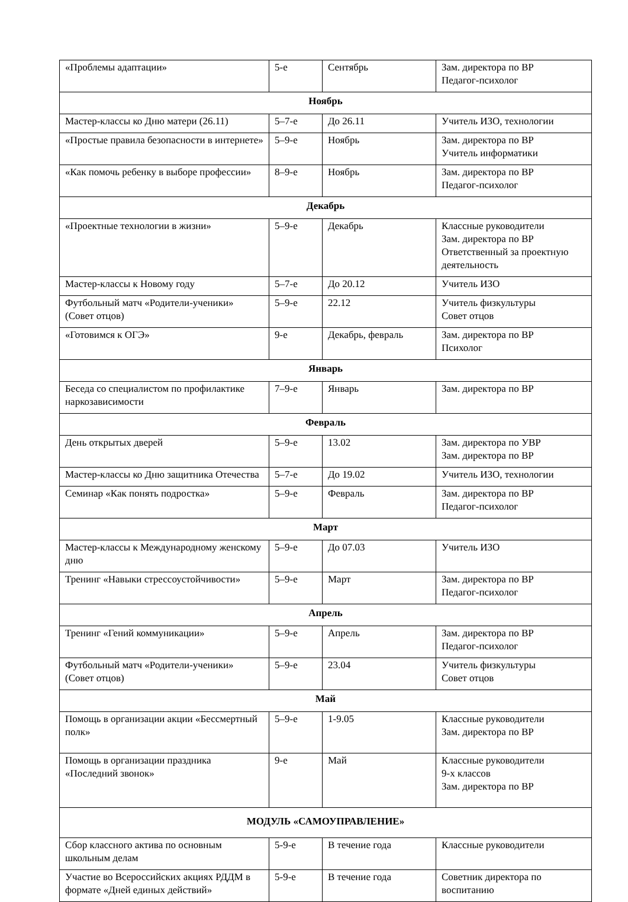| «Проблемы адаптации» | 5-е | Сентябрь | Зам. директора по ВР Педагог-психолог |
| Ноябрь | | | |
| Мастер-классы ко Дню матери (26.11) | 5–7-е | До 26.11 | Учитель ИЗО, технологии |
| «Простые правила безопасности в интернете» | 5–9-е | Ноябрь | Зам. директора по ВР Учитель информатики |
| «Как помочь ребенку в выборе профессии» | 8–9-е | Ноябрь | Зам. директора по ВР Педагог-психолог |
| Декабрь | | | |
| «Проектные технологии в жизни» | 5–9-е | Декабрь | Классные руководители Зам. директора по ВР Ответственный за проектную деятельность |
| Мастер-классы к Новому году | 5–7-е | До 20.12 | Учитель ИЗО |
| Футбольный матч «Родители-ученики» (Совет отцов) | 5–9-е | 22.12 | Учитель физкультуры Совет отцов |
| «Готовимся к ОГЭ» | 9-е | Декабрь, февраль | Зам. директора по ВР Психолог |
| Январь | | | |
| Беседа со специалистом по профилактике наркозависимости | 7–9-е | Январь | Зам. директора по ВР |
| Февраль | | | |
| День открытых дверей | 5–9-е | 13.02 | Зам. директора по УВР Зам. директора по ВР |
| Мастер-классы ко Дню защитника Отечества | 5–7-е | До 19.02 | Учитель ИЗО, технологии |
| Семинар «Как понять подростка» | 5–9-е | Февраль | Зам. директора по ВР Педагог-психолог |
| Март | | | |
| Мастер-классы к Международному женскому дню | 5–9-е | До 07.03 | Учитель ИЗО |
| Тренинг «Навыки стрессоустойчивости» | 5–9-е | Март | Зам. директора по ВР Педагог-психолог |
| Апрель | | | |
| Тренинг «Гений коммуникации» | 5–9-е | Апрель | Зам. директора по ВР Педагог-психолог |
| Футбольный матч «Родители-ученики» (Совет отцов) | 5–9-е | 23.04 | Учитель физкультуры Совет отцов |
| Май | | | |
| Помощь в организации акции «Бессмертный полк» | 5–9-е | 1-9.05 | Классные руководители Зам. директора по ВР |
| Помощь в организации праздника «Последний звонок» | 9-е | Май | Классные руководители 9-х классов Зам. директора по ВР |
| МОДУЛЬ «САМОУПРАВЛЕНИЕ» | | | |
| Сбор классного актива по основным школьным делам | 5-9-е | В течение года | Классные руководители |
| Участие во Всероссийских акциях РДДМ в формате «Дней единых действий» | 5-9-е | В течение года | Советник директора по воспитанию |